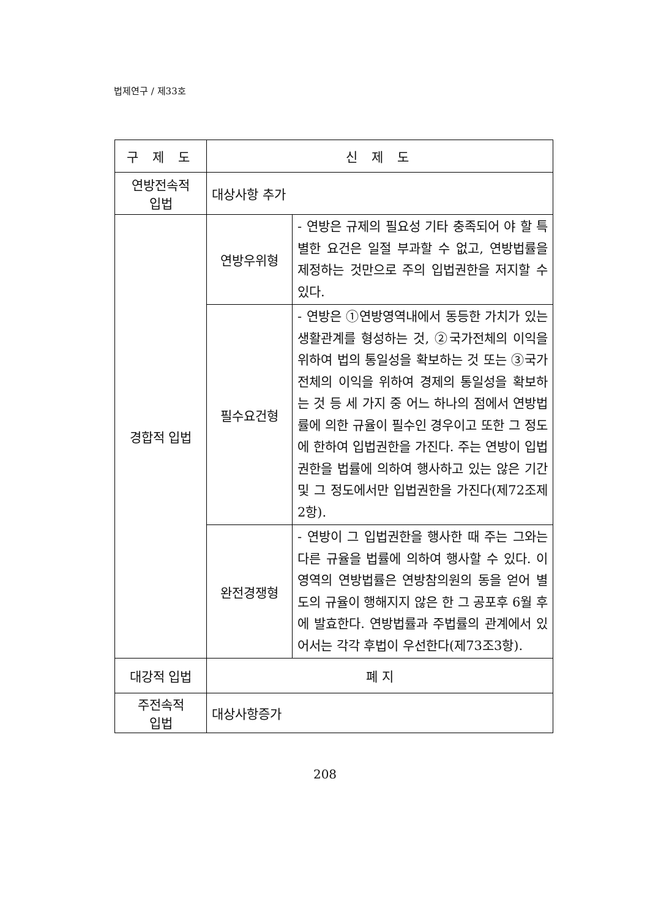법제연구 / 제33호
| 구 제 도 | 신 제 도 | |
| --- | --- | --- |
| 연방전속적 입법 | 대상사항 추가 | |
| 경합적 입법 | 연방우위형 | - 연방은 규제의 필요성 기타 충족되어 야 할 특별한 요건은 일절 부과할 수 없고, 연방법률을 제정하는 것만으로 주의 입법권한을 저지할 수 있다. |
| | 필수요건형 | - 연방은 ①연방영역내에서 동등한 가치가 있는 생활관계를 형성하는 것, ②국가전체의 이익을 위하여 법의 통일성을 확보하는 것 또는 ③국가전체의 이익을 위하여 경제의 통일성을 확보하는 것 등 세 가지 중 어느 하나의 점에서 연방법률에 의한 규율이 필수인 경우이고 또한 그 정도에 한하여 입법권한을 가진다. 주는 연방이 입법권한을 법률에 의하여 행사하고 있는 않은 기간 및 그 정도에서만 입법권한을 가진다(제72조제2항). |
| | 완전경쟁형 | - 연방이 그 입법권한을 행사한 때 주는 그와는 다른 규율을 법률에 의하여 행사할 수 있다. 이 영역의 연방법률은 연방참의원의 동을 얻어 별도의 규율이 행해지지 않은 한 그 공포후 6월 후에 발효한다. 연방법률과 주법률의 관계에서 있어서는 각각 후법이 우선한다(제73조3항). |
| 대강적 입법 | 폐 지 | |
| 주전속적 입법 | 대상사항증가 | |
208